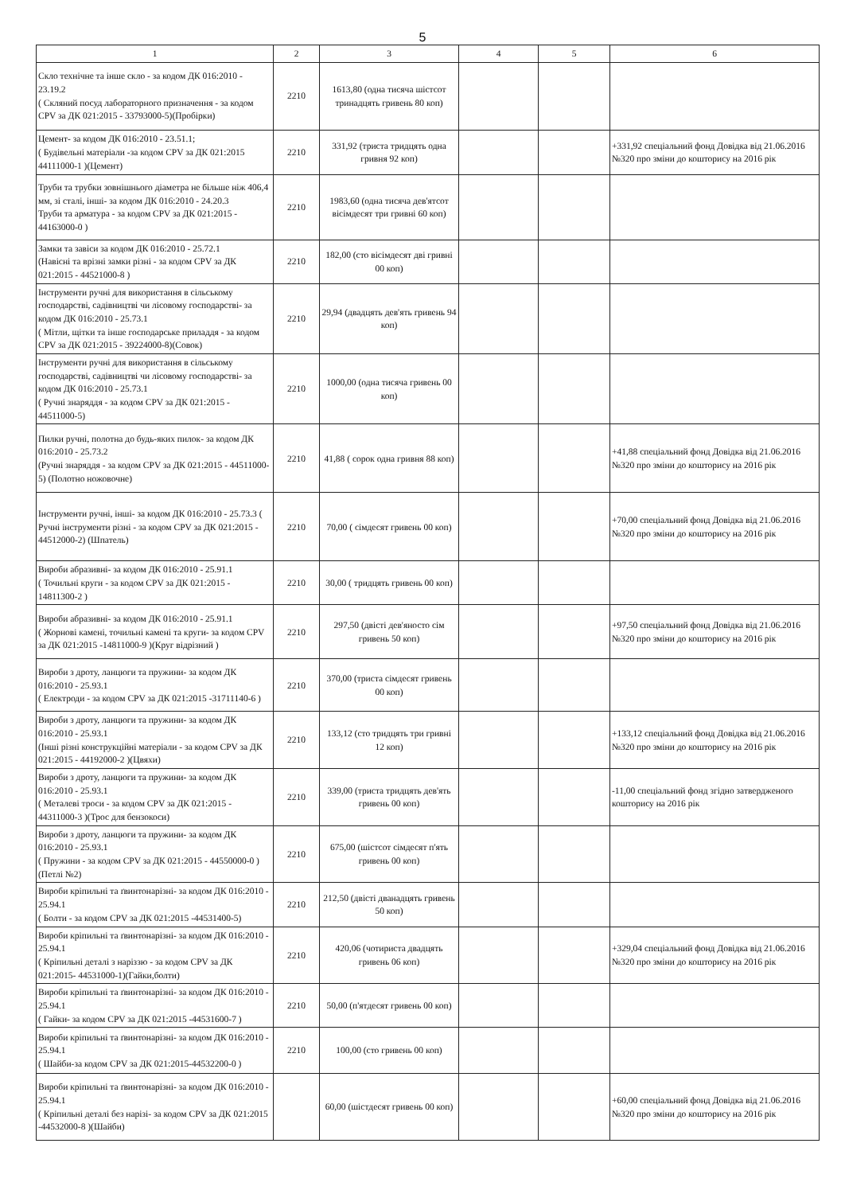5
| 1 | 2 | 3 | 4 | 5 | 6 |
| --- | --- | --- | --- | --- | --- |
| Скло технічне та інше скло - за кодом ДК 016:2010 - 23.19.2 ( Скляний посуд лабораторного призначення - за кодом CPV за ДК 021:2015 - 33793000-5)(Пробірки) | 2210 | 1613,80 (одна тисяча шістсот тринадцять гривень 80 коп) | | | |
| Цемент- за кодом ДК 016:2010 - 23.51.1; ( Будівельні матеріали -за кодом CPV за ДК 021:2015 44111000-1 )(Цемент) | 2210 | 331,92 (триста тридцять одна гривня 92 коп) | | | +331,92 спеціальний фонд Довідка від 21.06.2016 №320 про зміни до кошторису на 2016 рік |
| Труби та трубки зовнішнього діаметра не більше ніж 406,4 мм, зі сталі, інші- за кодом ДК 016:2010 - 24.20.3 Труби та арматура - за кодом CPV за ДК 021:2015 - 44163000-0 ) | 2210 | 1983,60 (одна тисяча дев'ятсот вісімдесят три гривні 60 коп) | | | |
| Замки та завіси за кодом ДК 016:2010 - 25.72.1 (Навісні та врізні замки різні - за кодом CPV за ДК 021:2015 - 44521000-8 ) | 2210 | 182,00 (сто вісімдесят дві гривні 00 коп) | | | |
| Інструменти ручні для використання в сільському господарстві, садівництві чи лісовому господарстві- за кодом ДК 016:2010 - 25.73.1 ( Мітли, щітки та інше господарське приладдя - за кодом CPV за ДК 021:2015 - 39224000-8)(Совок) | 2210 | 29,94 (двадцять дев'ять гривень 94 коп) | | | |
| Інструменти ручні для використання в сільському господарстві, садівництві чи лісовому господарстві- за кодом ДК 016:2010 - 25.73.1 ( Ручні знаряддя - за кодом CPV за ДК 021:2015 - 44511000-5) | 2210 | 1000,00 (одна тисяча гривень 00 коп) | | | |
| Пилки ручні, полотна до будь-яких пилок- за кодом ДК 016:2010 - 25.73.2 (Ручні знаряддя - за кодом CPV за ДК 021:2015 - 44511000-5) (Полотно ножовочне) | 2210 | 41,88 ( сорок одна гривня 88 коп) | | | +41,88 спеціальний фонд Довідка від 21.06.2016 №320 про зміни до кошторису на 2016 рік |
| Інструменти ручні, інші- за кодом ДК 016:2010 - 25.73.3 ( Ручні інструменти різні - за кодом CPV за ДК 021:2015 - 44512000-2) (Шпатель) | 2210 | 70,00 ( сімдесят гривень 00 коп) | | | +70,00 спеціальний фонд Довідка від 21.06.2016 №320 про зміни до кошторису на 2016 рік |
| Вироби абразивні- за кодом ДК 016:2010 - 25.91.1 ( Точильні круги - за кодом CPV за ДК 021:2015 - 14811300-2 ) | 2210 | 30,00 ( тридцять гривень 00 коп) | | | |
| Вироби абразивні- за кодом ДК 016:2010 - 25.91.1 ( Жорнові камені, точильні камені та круги- за кодом CPV за ДК 021:2015 -14811000-9 )(Круг відрізний ) | 2210 | 297,50 (двісті дев'яносто сім гривень 50 коп) | | | +97,50 спеціальний фонд Довідка від 21.06.2016 №320 про зміни до кошторису на 2016 рік |
| Вироби з дроту, ланцюги та пружини- за кодом ДК 016:2010 - 25.93.1 ( Електроди - за кодом CPV за ДК 021:2015 -31711140-6 ) | 2210 | 370,00 (триста сімдесят гривень 00 коп) | | | |
| Вироби з дроту, ланцюги та пружини- за кодом ДК 016:2010 - 25.93.1 (Інші різні конструкційні матеріали - за кодом CPV за ДК 021:2015 - 44192000-2 )(Цвяхи) | 2210 | 133,12 (сто тридцять три гривні 12 коп) | | | +133,12 спеціальний фонд Довідка від 21.06.2016 №320 про зміни до кошторису на 2016 рік |
| Вироби з дроту, ланцюги та пружини- за кодом ДК 016:2010 - 25.93.1 ( Металеві троси - за кодом CPV за ДК 021:2015 - 44311000-3 )(Трос для бензокоси) | 2210 | 339,00 (триста тридцять дев'ять гривень 00 коп) | | | -11,00 спеціальний фонд згідно затвердженого кошторису на 2016 рік |
| Вироби з дроту, ланцюги та пружини- за кодом ДК 016:2010 - 25.93.1 ( Пружини - за кодом CPV за ДК 021:2015 - 44550000-0 )(Петлі №2) | 2210 | 675,00 (шістсот сімдесят п'ять гривень 00 коп) | | | |
| Вироби кріпильні та ґвинтонарізні- за кодом ДК 016:2010 - 25.94.1 ( Болти - за кодом CPV за ДК 021:2015 -44531400-5) | 2210 | 212,50 (двісті дванадцять гривень 50 коп) | | | |
| Вироби кріпильні та ґвинтонарізні- за кодом ДК 016:2010 - 25.94.1 ( Кріпильні деталі з наріззю - за кодом CPV за ДК 021:2015- 44531000-1)(Гайки,болти) | 2210 | 420,06 (чотириста двадцять гривень 06 коп) | | | +329,04 спеціальний фонд Довідка від 21.06.2016 №320 про зміни до кошторису на 2016 рік |
| Вироби кріпильні та ґвинтонарізні- за кодом ДК 016:2010 - 25.94.1 ( Гайки- за кодом CPV за ДК 021:2015 -44531600-7 ) | 2210 | 50,00 (п'ятдесят гривень 00 коп) | | | |
| Вироби кріпильні та ґвинтонарізні- за кодом ДК 016:2010 - 25.94.1 ( Шайби-за кодом CPV за ДК 021:2015-44532200-0 ) | 2210 | 100,00 (сто гривень 00 коп) | | | |
| Вироби кріпильні та ґвинтонарізні- за кодом ДК 016:2010 - 25.94.1 ( Кріпильні деталі без нарізі- за кодом CPV за ДК 021:2015 -44532000-8 )(Шайби) | | 60,00 (шістдесят гривень 00 коп) | | | +60,00 спеціальний фонд Довідка від 21.06.2016 №320 про зміни до кошторису на 2016 рік |